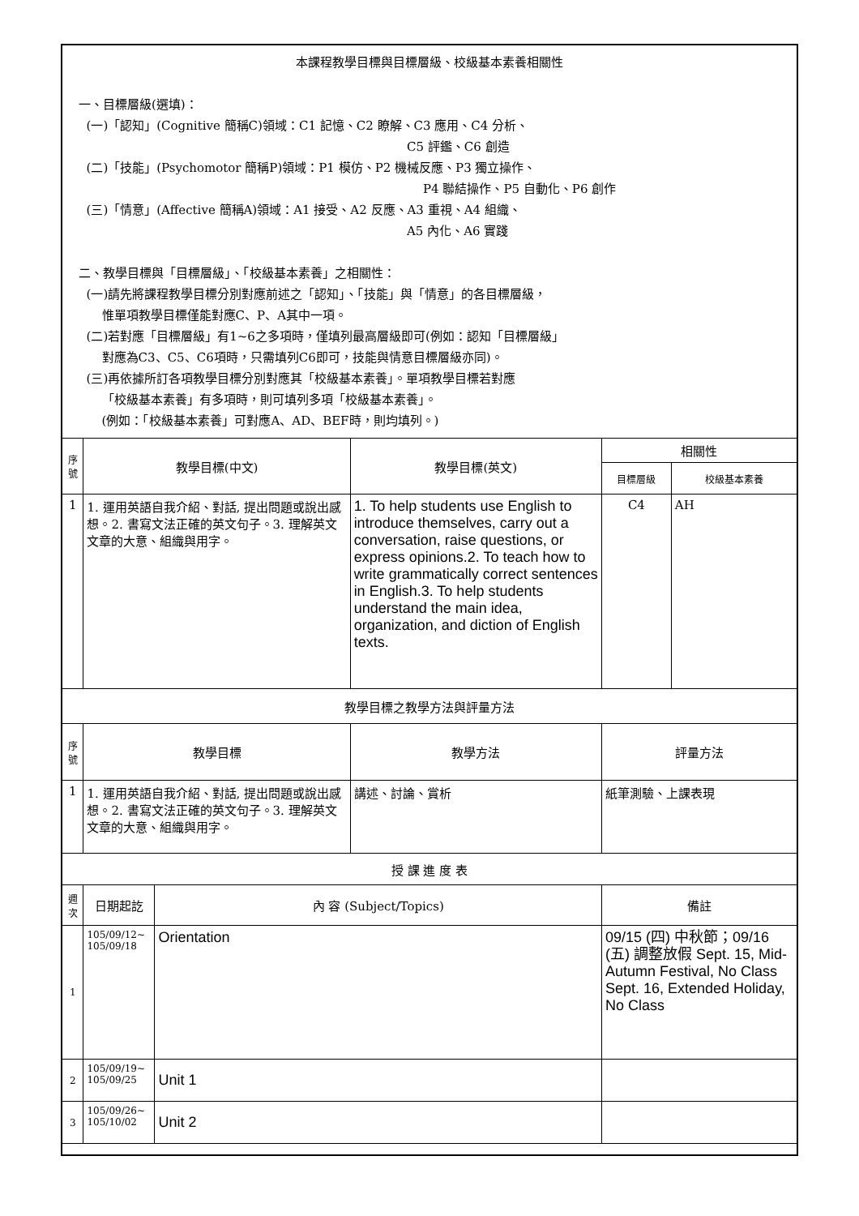| 本課程教學目標與目標層級、校級基本素養相關性 一、目標層級(選填)： (一)「認知」(Cognitive 簡稱C)領域：C1 記憶、C2 瞭解、C3 應用、C4 分析、 C5 評鑑、C6 創造 (二)「技能」(Psychomotor 簡稱P)領域：P1 模仿、P2 機械反應、P3 獨立操作、 P4 聯結操作、P5 自動化、P6 創作 (三)「情意」(Affective 簡稱A)領域：A1 接受、A2 反應、A3 重視、A4 組織、 A5 內化、A6 實踐 二、教學目標與「目標層級」、「校級基本素養」之相關性： (一)請先將課程教學目標分別對應前述之「認知」、「技能」與「情意」的各目標層級， 惟單項教學目標僅能對應C、P、A其中一項。 (二)若對應「目標層級」有1~6之多項時，僅填列最高層級即可(例如：認知「目標層級」 對應為C3、C5、C6項時，只需填列C6即可，技能與情意目標層級亦同)。 (三)再依據所訂各項教學目標分別對應其「校級基本素養」。單項教學目標若對應 「校級基本素養」有多項時，則可填列多項「校級基本素養」。 (例如：「校級基本素養」可對應A、AD、BEF時，則均填列。) | | | | | |
| 序號 | 教學目標(中文) | | 教學目標(英文) | 相關性 | |
| | | | | 目標層級 | 校級基本素養 |
| 1 | 1. 運用英語自我介紹、對話, 提出問題或說出感想。2. 書寫文法正確的英文句子。3. 理解英文文章的大意、組織與用字。 | | 1. To help students use English to introduce themselves, carry out a conversation, raise questions, or express opinions.2. To teach how to write grammatically correct sentences in English.3. To help students understand the main idea, organization, and diction of English texts. | C4 | AH |
| 教學目標之教學方法與評量方法 | | | | | |
| 序號 | 教學目標 | | 教學方法 | 評量方法 | |
| 1 | 1. 運用英語自我介紹、對話, 提出問題或說出感想。2. 書寫文法正確的英文句子。3. 理解英文文章的大意、組織與用字。 | | 講述、討論、賞析 | 紙筆測驗、上課表現 | |
| 授 課 進 度 表 | | | | | |
| 週次 | 日期起訖 | 內 容 (Subject/Topics) | | 備註 | |
| 1 | 105/09/12~ 105/09/18 | Orientation | | 09/15 (四) 中秋節；09/16 (五) 調整放假 Sept. 15, Mid-Autumn Festival, No Class Sept. 16, Extended Holiday, No Class | |
| 2 | 105/09/19~ 105/09/25 | Unit 1 | | | |
| 3 | 105/09/26~ 105/10/02 | Unit 2 | | | |